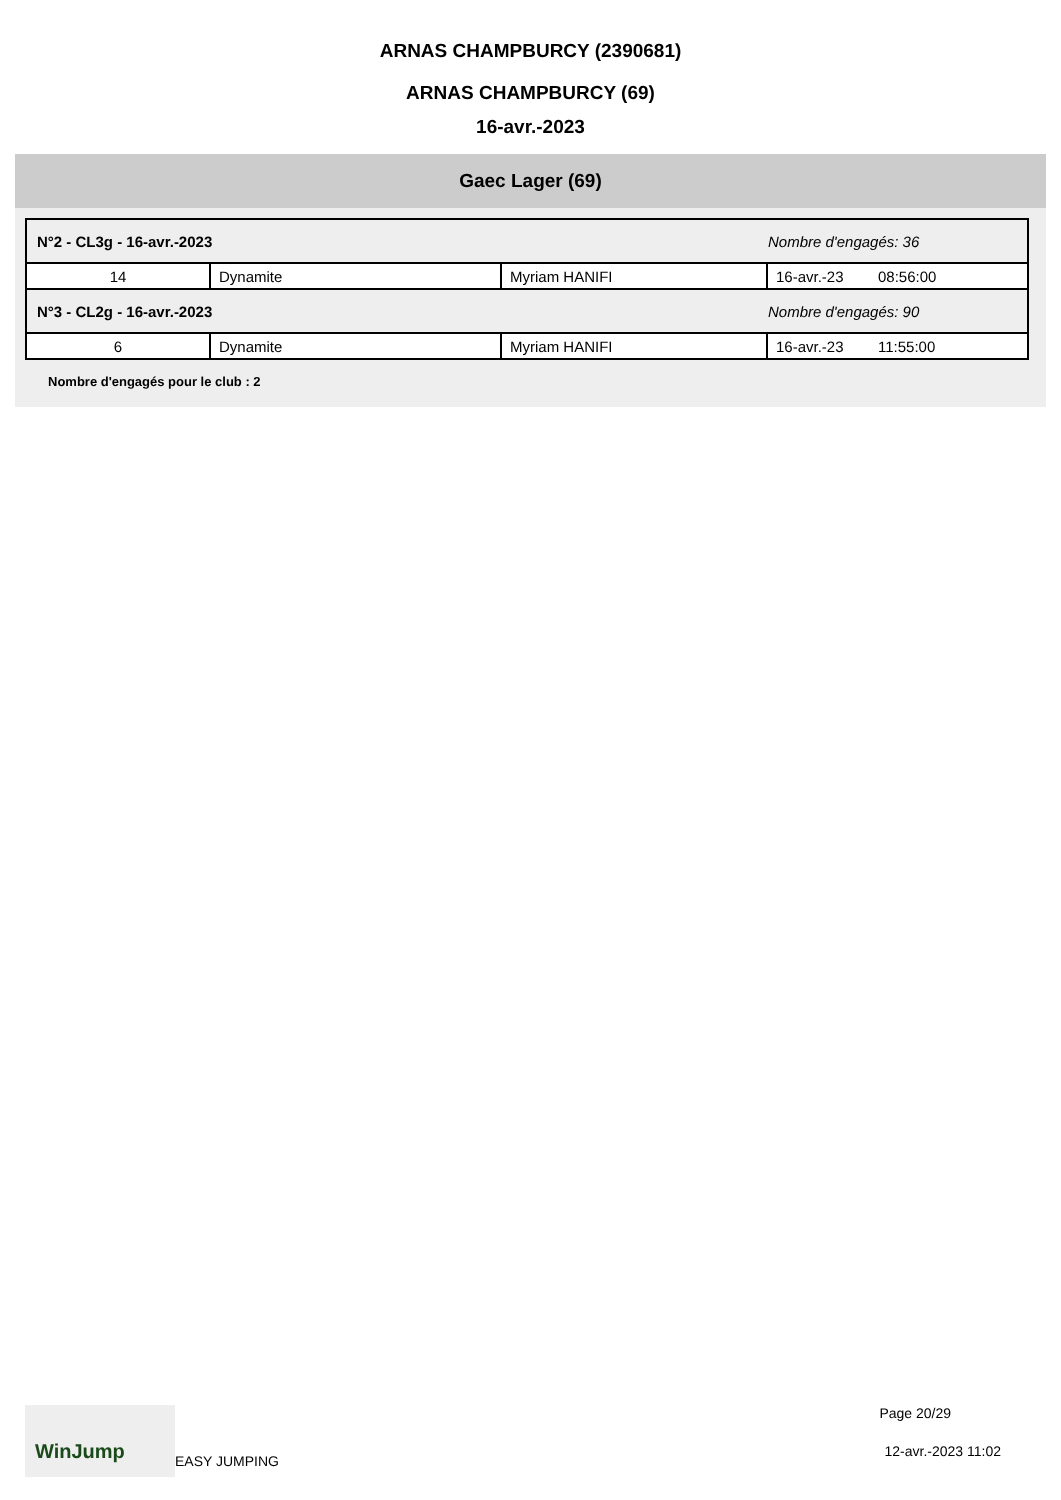ARNAS CHAMPBURCY (2390681)
ARNAS CHAMPBURCY (69)
16-avr.-2023
Gaec Lager (69)
| N°2 - CL3g - 16-avr.-2023 | | | Nombre d'engagés: 36 | |
| 14 | Dynamite | Myriam HANIFI | 16-avr.-23 | 08:56:00 |
| N°3 - CL2g - 16-avr.-2023 | | | Nombre d'engagés: 90 | |
| 6 | Dynamite | Myriam HANIFI | 16-avr.-23 | 11:55:00 |
Nombre d'engagés pour le club : 2
WinJump
EASY JUMPING
Page 20/29
12-avr.-2023 11:02